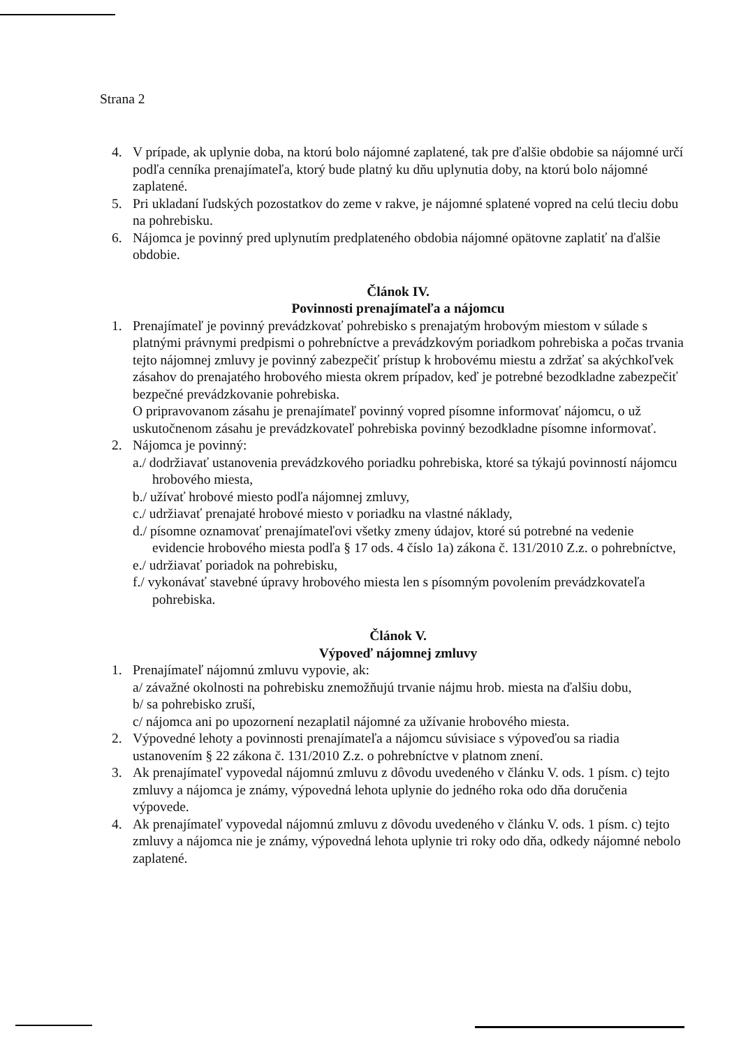Strana 2
4. V prípade, ak uplynie doba, na ktorú bolo nájomné zaplatené, tak pre ďalšie obdobie sa nájomné určí podľa cenníka prenajímateľa, ktorý bude platný ku dňu uplynutia doby, na ktorú bolo nájomné zaplatené.
5. Pri ukladaní ľudských pozostatkov do zeme v rakve, je nájomné splatené vopred na celú tleciu dobu na pohrebisku.
6. Nájomca je povinný pred uplynutím predplateného obdobia nájomné opätovne zaplatiť na ďalšie obdobie.
Článok IV.
Povinnosti prenajímateľa a nájomcu
1. Prenajímateľ je povinný prevádzkovať pohrebisko s prenajatým hrobovým miestom v súlade s platnými právnymi predpismi o pohrebníctve a prevádzkovým poriadkom pohrebiska a počas trvania tejto nájomnej zmluvy je povinný zabezpečiť prístup k hrobovému miestu a zdržať sa akýchkoľvek zásahov do prenajatého hrobového miesta okrem prípadov, keď je potrebné bezodkladne zabezpečiť bezpečné prevádzkovanie pohrebiska.
O pripravovanom zásahu je prenajímateľ povinný vopred písomne informovať nájomcu, o už uskutočnenom zásahu je prevádzkovateľ pohrebiska povinný bezodkladne písomne informovať.
2. Nájomca je povinný:
a./ dodržiavať ustanovenia prevádzkového poriadku pohrebiska, ktoré sa týkajú povinností nájomcu hrobového miesta,
b./ užívať hrobové miesto podľa nájomnej zmluvy,
c./ udržiavať prenajaté hrobové miesto v poriadku na vlastné náklady,
d./ písomne oznamovať prenajímateľovi všetky zmeny údajov, ktoré sú potrebné na vedenie evidencie hrobového miesta podľa § 17 ods. 4 číslo 1a) zákona č. 131/2010 Z.z. o pohrebníctve,
e./ udržiavať poriadok na pohrebisku,
f./ vykonávať stavebné úpravy hrobového miesta len s písomným povolením prevádzkovateľa pohrebiska.
Článok V.
Výpoveď nájomnej zmluvy
1. Prenajímateľ nájomnú zmluvu vypovie, ak:
a/ závažné okolnosti na pohrebisku znemožňujú trvanie nájmu hrob. miesta na ďalšiu dobu,
b/ sa pohrebisko zruší,
c/ nájomca ani po upozornení nezaplatil nájomné za užívanie hrobového miesta.
2. Výpovedné lehoty a povinnosti prenajímateľa a nájomcu súvisiace s výpoveďou sa riadia ustanovením § 22 zákona č. 131/2010 Z.z. o pohrebníctve v platnom znení.
3. Ak prenajímateľ vypovedal nájomnú zmluvu z dôvodu uvedeného v článku V. ods. 1 písm. c) tejto zmluvy a nájomca je známy, výpovedná lehota uplynie do jedného roka odo dňa doručenia výpovede.
4. Ak prenajímateľ vypovedal nájomnú zmluvu z dôvodu uvedeného v článku V. ods. 1 písm. c) tejto zmluvy a nájomca nie je známy, výpovedná lehota uplynie tri roky odo dňa, odkedy nájomné nebolo zaplatené.